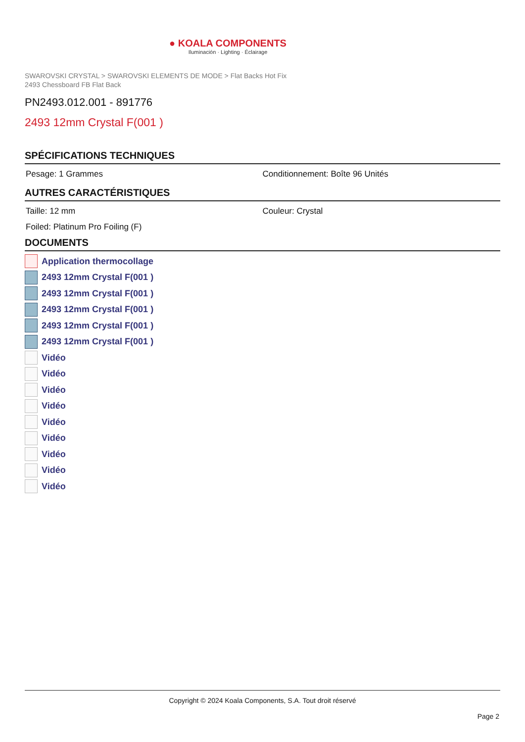● KOALA COMPONENTS
Iluminación · Lighting · Éclairage
SWAROVSKI CRYSTAL > SWAROVSKI ELEMENTS DE MODE > Flat Backs Hot Fix
2493 Chessboard FB Flat Back
PN2493.012.001 - 891776
2493 12mm Crystal F(001 )
SPÉCIFICATIONS TECHNIQUES
Pesage: 1 Grammes Conditionnement: Boîte 96 Unités
AUTRES CARACTÉRISTIQUES
Taille: 12 mm Couleur: Crystal
Foiled: Platinum Pro Foiling (F)
DOCUMENTS
Application thermocollage
2493 12mm Crystal F(001 )
2493 12mm Crystal F(001 )
2493 12mm Crystal F(001 )
2493 12mm Crystal F(001 )
2493 12mm Crystal F(001 )
Vidéo
Vidéo
Vidéo
Vidéo
Vidéo
Vidéo
Vidéo
Vidéo
Vidéo
Copyright © 2024 Koala Components, S.A. Tout droit réservé
Page 2